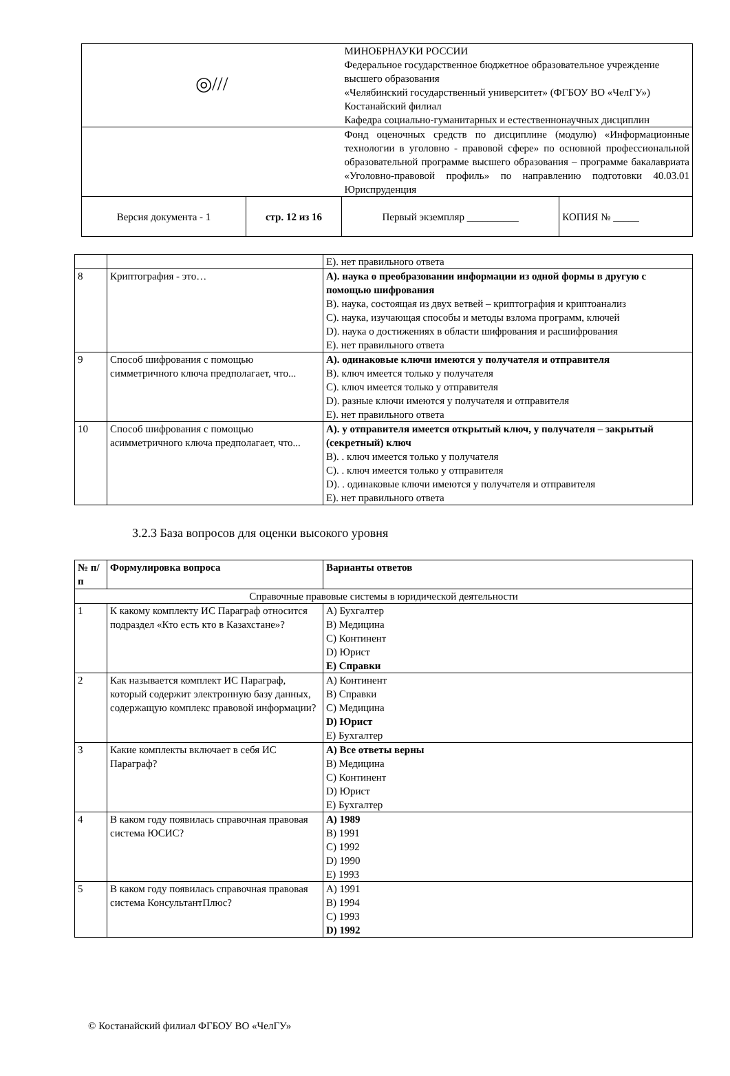| ◎/// | | МИНОБРНАУКИ РОССИИ Федеральное государственное бюджетное образовательное учреждение высшего образования «Челябинский государственный университет» (ФГБОУ ВО «ЧелГУ») Костанайский филиал Кафедра социально-гуманитарных и естественнонаучных дисциплин | |
| | | Фонд оценочных средств по дисциплине (модулю) «Информационные технологии в уголовно - правовой сфере» по основной профессиональной образовательной программе высшего образования – программе бакалавриата «Уголовно-правовой профиль» по направлению подготовки 40.03.01 Юриспруденция | |
| Версия документа - 1 | стр. 12 из 16 | Первый экземпляр __________ | КОПИЯ № _____ |
| | | E). нет правильного ответа |
| 8 | Криптография - это… | A). наука о преобразовании информации из одной формы в другую с помощью шифрования B). наука, состоящая из двух ветвей – криптография и криптоанализ C). наука, изучающая способы и методы взлома программ, ключей D). наука о достижениях в области шифрования и расшифрования E). нет правильного ответа |
| 9 | Способ шифрования с помощью симметричного ключа предполагает, что... | A). одинаковые ключи имеются у получателя и отправителя B). ключ имеется только у получателя C). ключ имеется только у отправителя D). разные ключи имеются у получателя и отправителя E). нет правильного ответа |
| 10 | Способ шифрования с помощью асимметричного ключа предполагает, что... | A). у отправителя имеется открытый ключ, у получателя – закрытый (секретный) ключ B). . ключ имеется только у получателя C). . ключ имеется только у отправителя D). . одинаковые ключи имеются у получателя и отправителя E). нет правильного ответа |
3.2.3 База вопросов для оценки высокого уровня
| № п/п | Формулировка вопроса | Варианты ответов |
| --- | --- | --- |
| Справочные правовые системы в юридической деятельности | | |
| 1 | К какому комплекту ИС Параграф относится подраздел «Кто есть кто в Казахстане»? | A) Бухгалтер B) Медицина C) Континент D) Юрист E) Справки |
| 2 | Как называется комплект ИС Параграф, который содержит электронную базу данных, содержащую комплекс правовой информации? | A) Континент B) Справки C) Медицина D) Юрист E) Бухгалтер |
| 3 | Какие комплекты включает в себя ИС Параграф? | A) Все ответы верны B) Медицина C) Континент D) Юрист E) Бухгалтер |
| 4 | В каком году появилась справочная правовая система ЮСИС? | A) 1989 B) 1991 C) 1992 D) 1990 E) 1993 |
| 5 | В каком году появилась справочная правовая система КонсультантПлюс? | A) 1991 B) 1994 C) 1993 D) 1992 |
© Костанайский филиал ФГБОУ ВО «ЧелГУ»